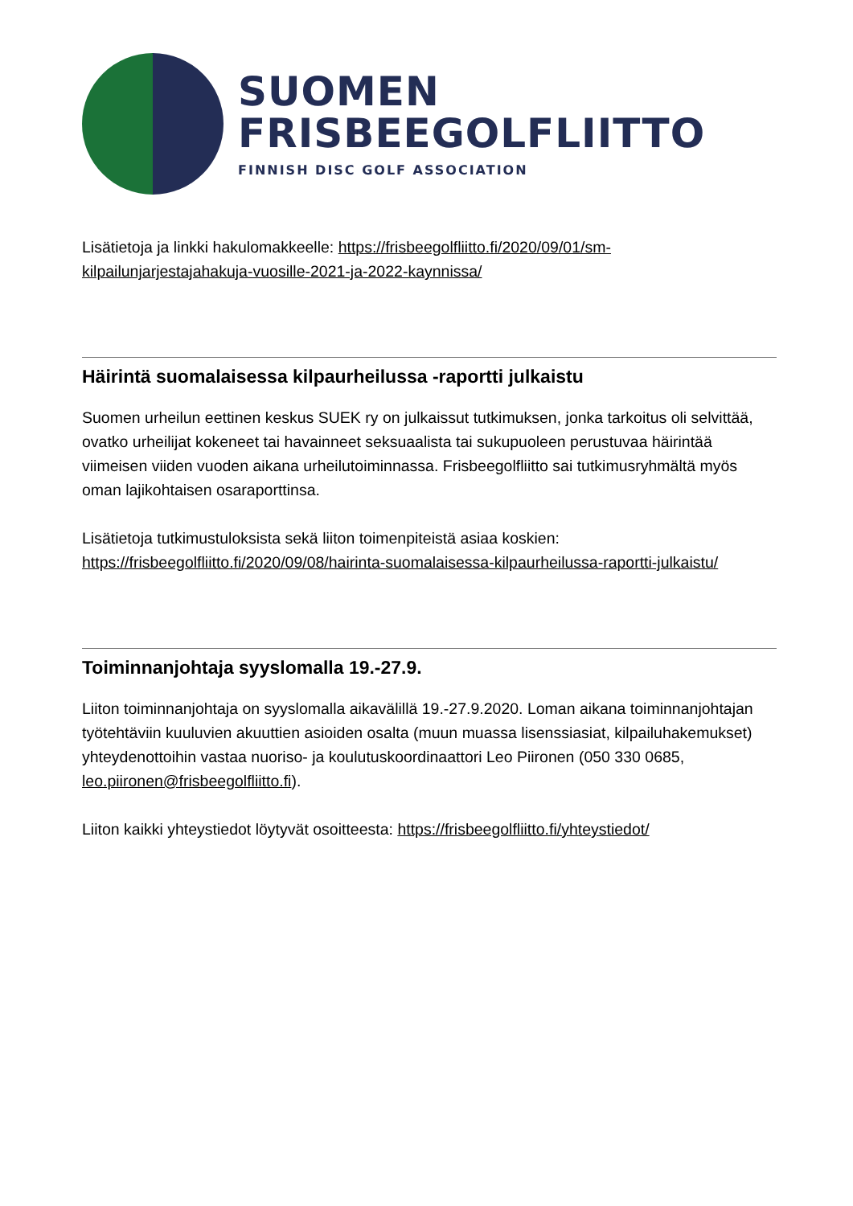SUOMEN
FRISBEEGOLFLIITTO
FINNISH DISC GOLF ASSOCIATION
Lisätietoja ja linkki hakulomakkeelle: https://frisbeegolfliitto.fi/2020/09/01/sm-kilpailunjarjestajahakuja-vuosille-2021-ja-2022-kaynnissa/
Häirintä suomalaisessa kilpaurheilussa -raportti julkaistu
Suomen urheilun eettinen keskus SUEK ry on julkaissut tutkimuksen, jonka tarkoitus oli selvittää, ovatko urheilijat kokeneet tai havainneet seksuaalista tai sukupuoleen perustuvaa häirintää viimeisen viiden vuoden aikana urheilutoiminnassa. Frisbeegolfliitto sai tutkimusryhmältä myös oman lajikohtaisen osaraporttinsa.
Lisätietoja tutkimustuloksista sekä liiton toimenpiteistä asiaa koskien: https://frisbeegolfliitto.fi/2020/09/08/hairinta-suomalaisessa-kilpaurheilussa-raportti-julkaistu/
Toiminnanjohtaja syyslomalla 19.-27.9.
Liiton toiminnanjohtaja on syyslomalla aikavälillä 19.-27.9.2020. Loman aikana toiminnanjohtajan työtehtäviin kuuluvien akuuttien asioiden osalta (muun muassa lisenssiasiat, kilpailuhakemukset) yhteydenottoihin vastaa nuoriso- ja koulutuskoordinaattori Leo Piironen (050 330 0685, leo.piironen@frisbeegolfliitto.fi).
Liiton kaikki yhteystiedot löytyvät osoitteesta: https://frisbeegolfliitto.fi/yhteystiedot/